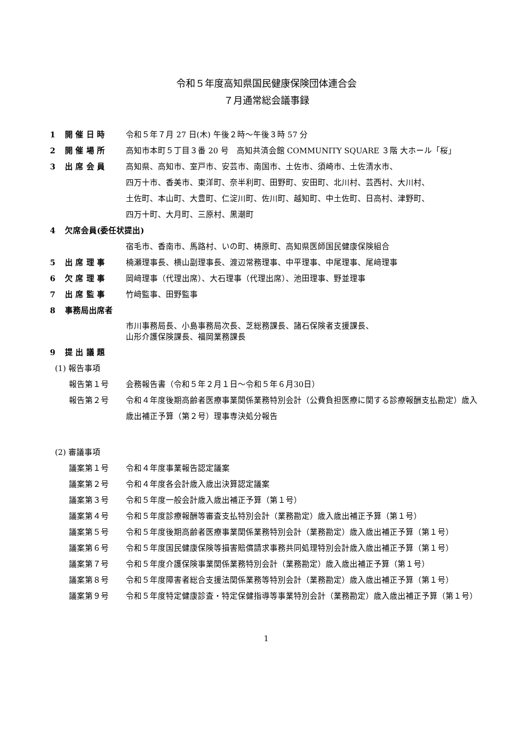令和５年度高知県国民健康保険団体連合会
７月通常総会議事録
1 開 催 日 時 令和５年７月 27 日(木) 午後２時～午後３時 57 分
2 開 催 場 所 高知市本町５丁目３番 20 号　高知共済会館 COMMUNITY SQUARE ３階 大ホール「桜」
3 出 席 会 員 高知県、高知市、室戸市、安芸市、南国市、土佐市、須崎市、土佐清水市、
四万十市、香美市、東洋町、奈半利町、田野町、安田町、北川村、芸西村、大川村、
土佐町、本山町、大豊町、仁淀川町、佐川町、越知町、中土佐町、日高村、津野町、
四万十町、大月町、三原村、黒潮町
4 欠席会員(委任状提出)
宿毛市、香南市、馬路村、いの町、梼原町、高知県医師国民健康保険組合
5 出 席 理 事 楠瀬理事長、横山副理事長、渡辺常務理事、中平理事、中尾理事、尾﨑理事
6 欠 席 理 事 岡﨑理事（代理出席）、大石理事（代理出席）、池田理事、野並理事
7 出 席 監 事 竹﨑監事、田野監事
8 事務局出席者
市川事務局長、小島事務局次長、芝総務課長、諸石保険者支援課長、
山形介護保険課長、福岡業務課長
9 提 出 議 題
(1) 報告事項
報告第１号 会務報告書（令和５年２月１日～令和５年６月30日）
報告第２号 令和４年度後期高齢者医療事業関係業務特別会計（公費負担医療に関する診療報酬支払勘定）歳入歳出補正予算（第２号）理事専決処分報告
(2) 審議事項
議案第１号 令和４年度事業報告認定議案
議案第２号 令和４年度各会計歳入歳出決算認定議案
議案第３号 令和５年度一般会計歳入歳出補正予算（第１号）
議案第４号 令和５年度診療報酬等審査支払特別会計（業務勘定）歳入歳出補正予算（第１号）
議案第５号 令和５年度後期高齢者医療事業関係業務特別会計（業務勘定）歳入歳出補正予算（第１号）
議案第６号 令和５年度国民健康保険等損害賠償請求事務共同処理特別会計歳入歳出補正予算（第１号）
議案第７号 令和５年度介護保険事業関係業務特別会計（業務勘定）歳入歳出補正予算（第１号）
議案第８号 令和５年度障害者総合支援法関係業務等特別会計（業務勘定）歳入歳出補正予算（第１号）
議案第９号 令和５年度特定健康診査・特定保健指導等事業特別会計（業務勘定）歳入歳出補正予算（第１号）
1